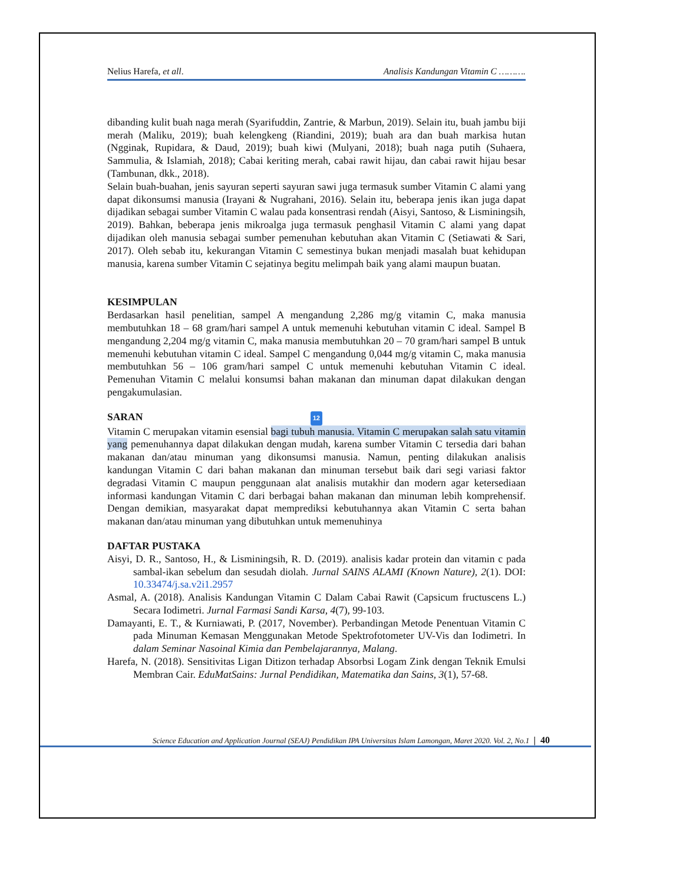Nelius Harefa, et all. Analisis Kandungan Vitamin C ……….
dibanding kulit buah naga merah (Syarifuddin, Zantrie, & Marbun, 2019). Selain itu, buah jambu biji merah (Maliku, 2019); buah kelengkeng (Riandini, 2019); buah ara dan buah markisa hutan (Ngginak, Rupidara, & Daud, 2019); buah kiwi (Mulyani, 2018); buah naga putih (Suhaera, Sammulia, & Islamiah, 2018); Cabai keriting merah, cabai rawit hijau, dan cabai rawit hijau besar (Tambunan, dkk., 2018).
Selain buah-buahan, jenis sayuran seperti sayuran sawi juga termasuk sumber Vitamin C alami yang dapat dikonsumsi manusia (Irayani & Nugrahani, 2016). Selain itu, beberapa jenis ikan juga dapat dijadikan sebagai sumber Vitamin C walau pada konsentrasi rendah (Aisyi, Santoso, & Lisminingsih, 2019). Bahkan, beberapa jenis mikroalga juga termasuk penghasil Vitamin C alami yang dapat dijadikan oleh manusia sebagai sumber pemenuhan kebutuhan akan Vitamin C (Setiawati & Sari, 2017). Oleh sebab itu, kekurangan Vitamin C semestinya bukan menjadi masalah buat kehidupan manusia, karena sumber Vitamin C sejatinya begitu melimpah baik yang alami maupun buatan.
KESIMPULAN
Berdasarkan hasil penelitian, sampel A mengandung 2,286 mg/g vitamin C, maka manusia membutuhkan 18 – 68 gram/hari sampel A untuk memenuhi kebutuhan vitamin C ideal. Sampel B mengandung 2,204 mg/g vitamin C, maka manusia membutuhkan 20 – 70 gram/hari sampel B untuk memenuhi kebutuhan vitamin C ideal. Sampel C mengandung 0,044 mg/g vitamin C, maka manusia membutuhkan 56 – 106 gram/hari sampel C untuk memenuhi kebutuhan Vitamin C ideal. Pemenuhan Vitamin C melalui konsumsi bahan makanan dan minuman dapat dilakukan dengan pengakumulasian.
SARAN 12
Vitamin C merupakan vitamin esensial bagi tubuh manusia. Vitamin C merupakan salah satu vitamin yang pemenuhannya dapat dilakukan dengan mudah, karena sumber Vitamin C tersedia dari bahan makanan dan/atau minuman yang dikonsumsi manusia. Namun, penting dilakukan analisis kandungan Vitamin C dari bahan makanan dan minuman tersebut baik dari segi variasi faktor degradasi Vitamin C maupun penggunaan alat analisis mutakhir dan modern agar ketersediaan informasi kandungan Vitamin C dari berbagai bahan makanan dan minuman lebih komprehensif. Dengan demikian, masyarakat dapat memprediksi kebutuhannya akan Vitamin C serta bahan makanan dan/atau minuman yang dibutuhkan untuk memenuhinya
DAFTAR PUSTAKA
Aisyi, D. R., Santoso, H., & Lisminingsih, R. D. (2019). analisis kadar protein dan vitamin c pada sambal-ikan sebelum dan sesudah diolah. Jurnal SAINS ALAMI (Known Nature), 2(1). DOI: 10.33474/j.sa.v2i1.2957
Asmal, A. (2018). Analisis Kandungan Vitamin C Dalam Cabai Rawit (Capsicum fructuscens L.) Secara Iodimetri. Jurnal Farmasi Sandi Karsa, 4(7), 99-103.
Damayanti, E. T., & Kurniawati, P. (2017, November). Perbandingan Metode Penentuan Vitamin C pada Minuman Kemasan Menggunakan Metode Spektrofotometer UV-Vis dan Iodimetri. In dalam Seminar Nasoinal Kimia dan Pembelajarannya, Malang.
Harefa, N. (2018). Sensitivitas Ligan Ditizon terhadap Absorbsi Logam Zink dengan Teknik Emulsi Membran Cair. EduMatSains: Jurnal Pendidikan, Matematika dan Sains, 3(1), 57-68.
Science Education and Application Journal (SEAJ) Pendidikan IPA Universitas Islam Lamongan, Maret 2020. Vol. 2, No.1 | 40